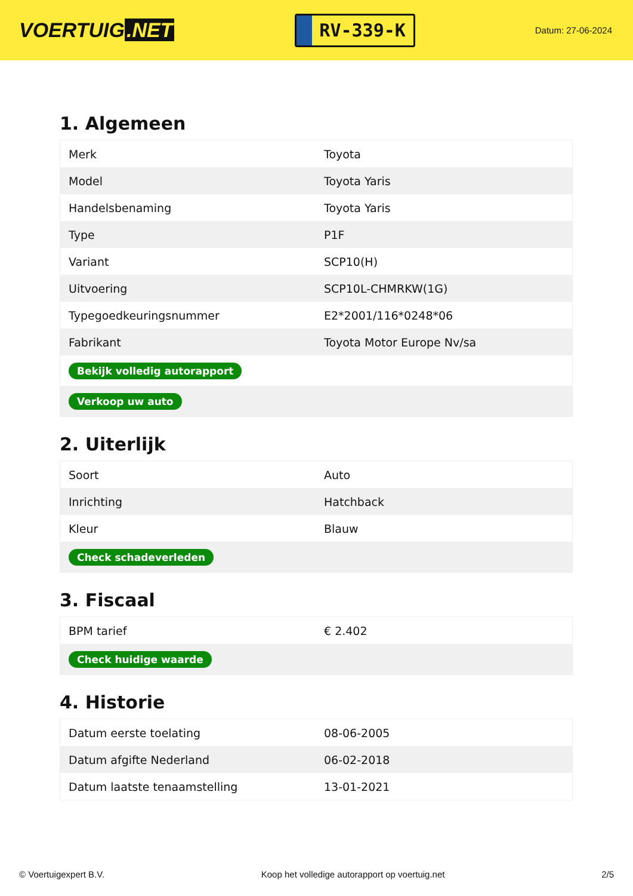VOERTUIG.NET
RV-339-K
Datum: 27-06-2024
1. Algemeen
| Merk | Toyota |
| Model | Toyota Yaris |
| Handelsbenaming | Toyota Yaris |
| Type | P1F |
| Variant | SCP10(H) |
| Uitvoering | SCP10L-CHMRKW(1G) |
| Typegoedkeuringsnummer | E2*2001/116*0248*06 |
| Fabrikant | Toyota Motor Europe Nv/sa |
| Bekijk volledig autorapport | |
| Verkoop uw auto | |
2. Uiterlijk
| Soort | Auto |
| Inrichting | Hatchback |
| Kleur | Blauw |
| Check schadeverleden | |
3. Fiscaal
| BPM tarief | € 2.402 |
| Check huidige waarde | |
4. Historie
| Datum eerste toelating | 08-06-2005 |
| Datum afgifte Nederland | 06-02-2018 |
| Datum laatste tenaamstelling | 13-01-2021 |
© Voertuigexpert B.V. Koop het volledige autorapport op voertuig.net 2/5